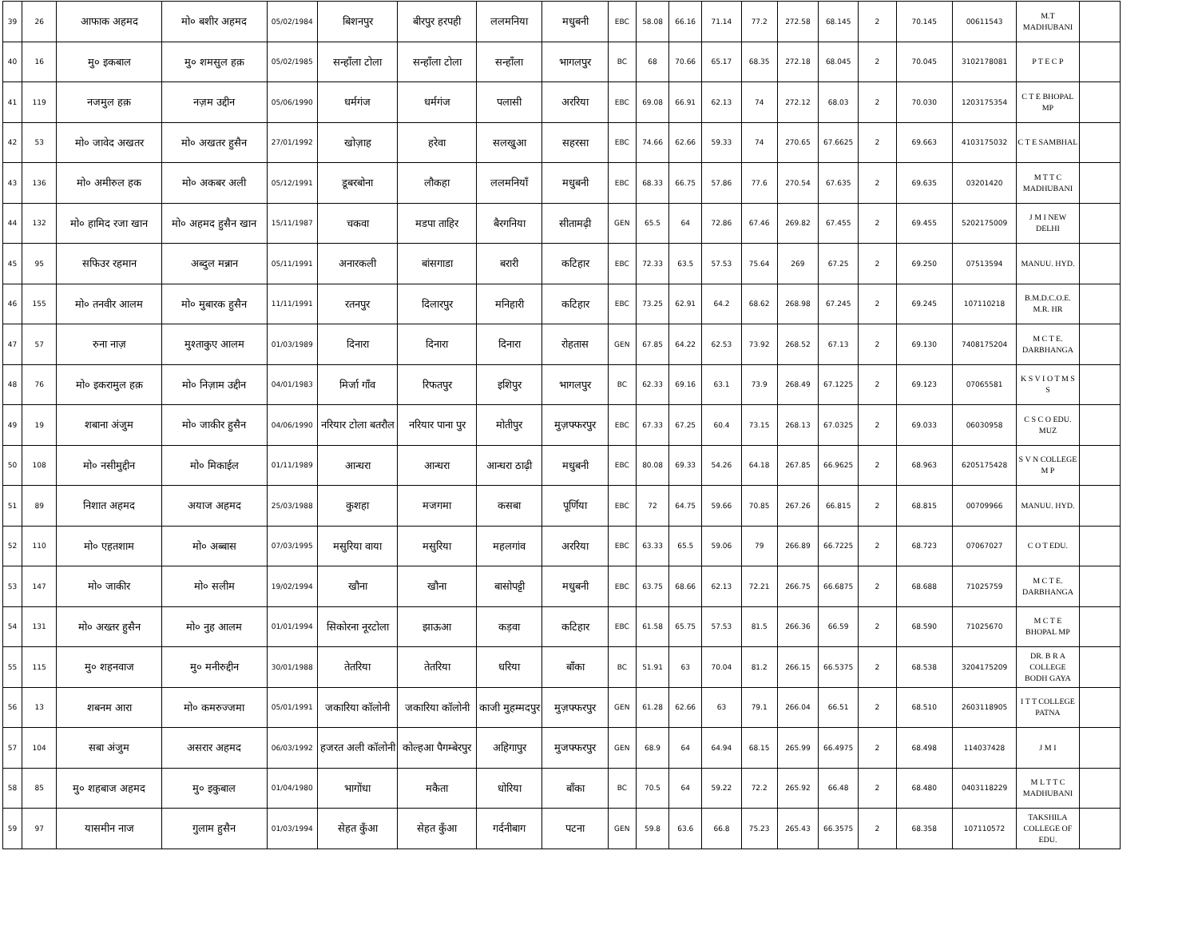| 39 | 26 | आफाक अहमद | मो० बशीर अहमद | 05/02/1984 | बिशनपुर | बीरपुर हरपही | ललमनिया | मधुबनी | EBC | 58.08 | 66.16 | 71.14 | 77.2 | 272.58 | 68.145 | 2 | 70.145 | 00611543 | M.T MADHUBANI | |
| 40 | 16 | मु० इकबाल | मु० शमसुल हक़ | 05/02/1985 | सन्हाँला टोला | सन्हाँला टोला | सन्हाँला | भागलपुर | BC | 68 | 70.66 | 65.17 | 68.35 | 272.18 | 68.045 | 2 | 70.045 | 3102178081 | P T E C P | |
| 41 | 119 | नजमुल हक़ | नज़म उद्दीन | 05/06/1990 | धर्मगंज | धर्मगंज | पलासी | अररिया | EBC | 69.08 | 66.91 | 62.13 | 74 | 272.12 | 68.03 | 2 | 70.030 | 1203175354 | C T E BHOPAL MP | |
| 42 | 53 | मो० जावेद अखतर | मो० अखतर हुसैन | 27/01/1992 | खोज़ाह | हरेवा | सलखुआ | सहरसा | EBC | 74.66 | 62.66 | 59.33 | 74 | 270.65 | 67.6625 | 2 | 69.663 | 4103175032 | C T E SAMBHAL | |
| 43 | 136 | मो० अमीरुल हक | मो० अकबर अली | 05/12/1991 | डूबरबोना | लौकहा | ललमनियाँ | मधुबनी | EBC | 68.33 | 66.75 | 57.86 | 77.6 | 270.54 | 67.635 | 2 | 69.635 | 03201420 | M T T C MADHUBANI | |
| 44 | 132 | मो० हामिद रजा खान | मो० अहमद हुसैन खान | 15/11/1987 | चकवा | मडपा ताहिर | बैरगनिया | सीतामढ़ी | GEN | 65.5 | 64 | 72.86 | 67.46 | 269.82 | 67.455 | 2 | 69.455 | 5202175009 | J M I NEW DELHI | |
| 45 | 95 | सफिउर रहमान | अब्दुल मन्नान | 05/11/1991 | अनारकली | बांसगाडा | बरारी | कटिहार | EBC | 72.33 | 63.5 | 57.53 | 75.64 | 269 | 67.25 | 2 | 69.250 | 07513594 | MANUU. HYD. | |
| 46 | 155 | मो० तनवीर आलम | मो० मुबारक हुसैन | 11/11/1991 | रतनपुर | दिलारपुर | मनिहारी | कटिहार | EBC | 73.25 | 62.91 | 64.2 | 68.62 | 268.98 | 67.245 | 2 | 69.245 | 107110218 | B.M.D.C.O.E. M.R. HR | |
| 47 | 57 | रुना नाज़ | मुश्ताकुए आलम | 01/03/1989 | दिनारा | दिनारा | दिनारा | रोहतास | GEN | 67.85 | 64.22 | 62.53 | 73.92 | 268.52 | 67.13 | 2 | 69.130 | 7408175204 | M C T E. DARBHANGA | |
| 48 | 76 | मो० इकरामुल हक़ | मो० निज़ाम उद्दीन | 04/01/1983 | मिर्जा गाँव | रिफतपुर | इशिपुर | भागलपुर | BC | 62.33 | 69.16 | 63.1 | 73.9 | 268.49 | 67.1225 | 2 | 69.123 | 07065581 | K S V I O T M S S | |
| 49 | 19 | शबाना अंजुम | मो० जाकीर हुसैन | 04/06/1990 | नरियार टोला बतरौल | नरियार पाना पुर | मोतीपुर | मुज़फ्फरपुर | EBC | 67.33 | 67.25 | 60.4 | 73.15 | 268.13 | 67.0325 | 2 | 69.033 | 06030958 | C S C O EDU. MUZ | |
| 50 | 108 | मो० नसीमुद्दीन | मो० मिकाईल | 01/11/1989 | आन्धरा | आन्धरा | आन्धरा ठाढ़ी | मधुबनी | EBC | 80.08 | 69.33 | 54.26 | 64.18 | 267.85 | 66.9625 | 2 | 68.963 | 6205175428 | S V N COLLEGE M P | |
| 51 | 89 | निशात अहमद | अयाज अहमद | 25/03/1988 | कुशहा | मजगमा | कसबा | पूर्णिया | EBC | 72 | 64.75 | 59.66 | 70.85 | 267.26 | 66.815 | 2 | 68.815 | 00709966 | MANUU. HYD. | |
| 52 | 110 | मो० एहतशाम | मो० अब्बास | 07/03/1995 | मसुरिया वाया | मसुरिया | महलगांव | अररिया | EBC | 63.33 | 65.5 | 59.06 | 79 | 266.89 | 66.7225 | 2 | 68.723 | 07067027 | C O T EDU. | |
| 53 | 147 | मो० जाकीर | मो० सलीम | 19/02/1994 | खौना | खौना | बासोपट्टी | मधुबनी | EBC | 63.75 | 68.66 | 62.13 | 72.21 | 266.75 | 66.6875 | 2 | 68.688 | 71025759 | M C T E. DARBHANGA | |
| 54 | 131 | मो० अख्तर हुसैन | मो० नुह आलम | 01/01/1994 | सिकोरना नूरटोला | झाऊआ | कड़वा | कटिहार | EBC | 61.58 | 65.75 | 57.53 | 81.5 | 266.36 | 66.59 | 2 | 68.590 | 71025670 | M C T E BHOPAL MP | |
| 55 | 115 | मु० शहनवाज | मु० मनीरुद्दीन | 30/01/1988 | तेतरिया | तेतरिया | धरिया | बाँका | BC | 51.91 | 63 | 70.04 | 81.2 | 266.15 | 66.5375 | 2 | 68.538 | 3204175209 | DR. B R A COLLEGE BODH GAYA | |
| 56 | 13 | शबनम आरा | मो० कमरुज्जमा | 05/01/1991 | जकारिया कॉलोनी | जकारिया कॉलोनी | काजी मुहम्मदपुर | मुज़फ्फरपुर | GEN | 61.28 | 62.66 | 63 | 79.1 | 266.04 | 66.51 | 2 | 68.510 | 2603118905 | I T T COLLEGE PATNA | |
| 57 | 104 | सबा अंजुम | असरार अहमद | 06/03/1992 | हजरत अली कॉलोनी | कोल्हआ पैगम्बेरपुर | अहिगापुर | मुजफ्फरपुर | GEN | 68.9 | 64 | 64.94 | 68.15 | 265.99 | 66.4975 | 2 | 68.498 | 114037428 | J M I | |
| 58 | 85 | मु० शहबाज अहमद | मु० इकुबाल | 01/04/1980 | भागोंधा | मकैता | धोरिया | बाँका | BC | 70.5 | 64 | 59.22 | 72.2 | 265.92 | 66.48 | 2 | 68.480 | 0403118229 | M L T T C MADHUBANI | |
| 59 | 97 | यासमीन नाज | गुलाम हुसैन | 01/03/1994 | सेहत कुँआ | सेहत कुँआ | गर्दनीबाग | पटना | GEN | 59.8 | 63.6 | 66.8 | 75.23 | 265.43 | 66.3575 | 2 | 68.358 | 107110572 | TAKSHILA COLLEGE OF EDU. | |